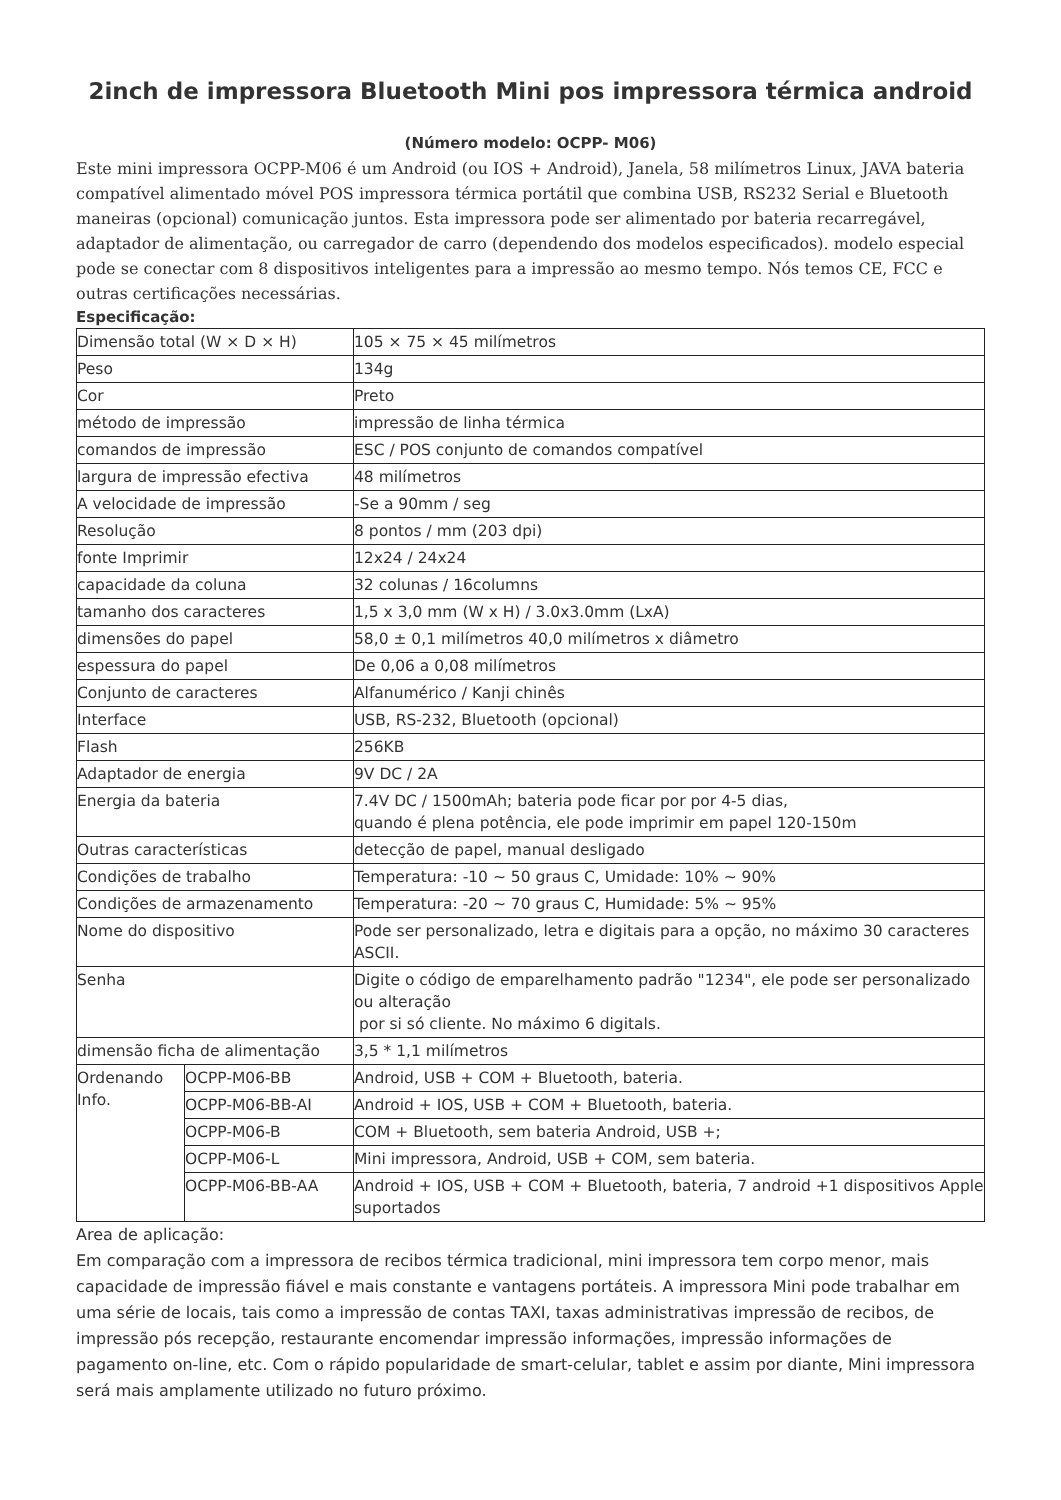2inch de impressora Bluetooth Mini pos impressora térmica android
(Número modelo: OCPP- M06)
Este mini impressora OCPP-M06 é um Android (ou IOS + Android), Janela, 58 milímetros Linux, JAVA bateria compatível alimentado móvel POS impressora térmica portátil que combina USB, RS232 Serial e Bluetooth maneiras (opcional) comunicação juntos. Esta impressora pode ser alimentado por bateria recarregável, adaptador de alimentação, ou carregador de carro (dependendo dos modelos especificados). modelo especial pode se conectar com 8 dispositivos inteligentes para a impressão ao mesmo tempo. Nós temos CE, FCC e outras certificações necessárias.
Especificação:
| Dimensão total (W × D × H) | | 105 × 75 × 45 milímetros |
| Peso | | 134g |
| Cor | | Preto |
| método de impressão | | impressão de linha térmica |
| comandos de impressão | | ESC / POS conjunto de comandos compatível |
| largura de impressão efectiva | | 48 milímetros |
| A velocidade de impressão | | -Se a 90mm / seg |
| Resolução | | 8 pontos / mm (203 dpi) |
| fonte Imprimir | | 12x24 / 24x24 |
| capacidade da coluna | | 32 colunas / 16columns |
| tamanho dos caracteres | | 1,5 x 3,0 mm (W x H) / 3.0x3.0mm (LxA) |
| dimensões do papel | | 58,0 ± 0,1 milímetros 40,0 milímetros x diâmetro |
| espessura do papel | | De 0,06 a 0,08 milímetros |
| Conjunto de caracteres | | Alfanumérico / Kanji chinês |
| Interface | | USB, RS-232, Bluetooth (opcional) |
| Flash | | 256KB |
| Adaptador de energia | | 9V DC / 2A |
| Energia da bateria | | 7.4V DC / 1500mAh; bateria pode ficar por por 4-5 dias, quando é plena potência, ele pode imprimir em papel 120-150m |
| Outras características | | detecção de papel, manual desligado |
| Condições de trabalho | | Temperatura: -10 ~ 50 graus C, Umidade: 10% ~ 90% |
| Condições de armazenamento | | Temperatura: -20 ~ 70 graus C, Humidade: 5% ~ 95% |
| Nome do dispositivo | | Pode ser personalizado, letra e digitais para a opção, no máximo 30 caracteres ASCII. |
| Senha | | Digite o código de emparelhamento padrão "1234", ele pode ser personalizado ou alteração por si só cliente. No máximo 6 digitals. |
| dimensão ficha de alimentação | | 3,5 * 1,1 milímetros |
| Ordenando Info. | OCPP-M06-BB | Android, USB + COM + Bluetooth, bateria. |
| | OCPP-M06-BB-AI | Android + IOS, USB + COM + Bluetooth, bateria. |
| | OCPP-M06-B | COM + Bluetooth, sem bateria Android, USB +; |
| | OCPP-M06-L | Mini impressora, Android, USB + COM, sem bateria. |
| | OCPP-M06-BB-AA | Android + IOS, USB + COM + Bluetooth, bateria, 7 android +1 dispositivos Apple suportados |
Area de aplicação:
Em comparação com a impressora de recibos térmica tradicional, mini impressora tem corpo menor, mais capacidade de impressão fiável e mais constante e vantagens portáteis. A impressora Mini pode trabalhar em uma série de locais, tais como a impressão de contas TAXI, taxas administrativas impressão de recibos, de impressão pós recepção, restaurante encomendar impressão informações, impressão informações de pagamento on-line, etc. Com o rápido popularidade de smart-celular, tablet e assim por diante, Mini impressora será mais amplamente utilizado no futuro próximo.